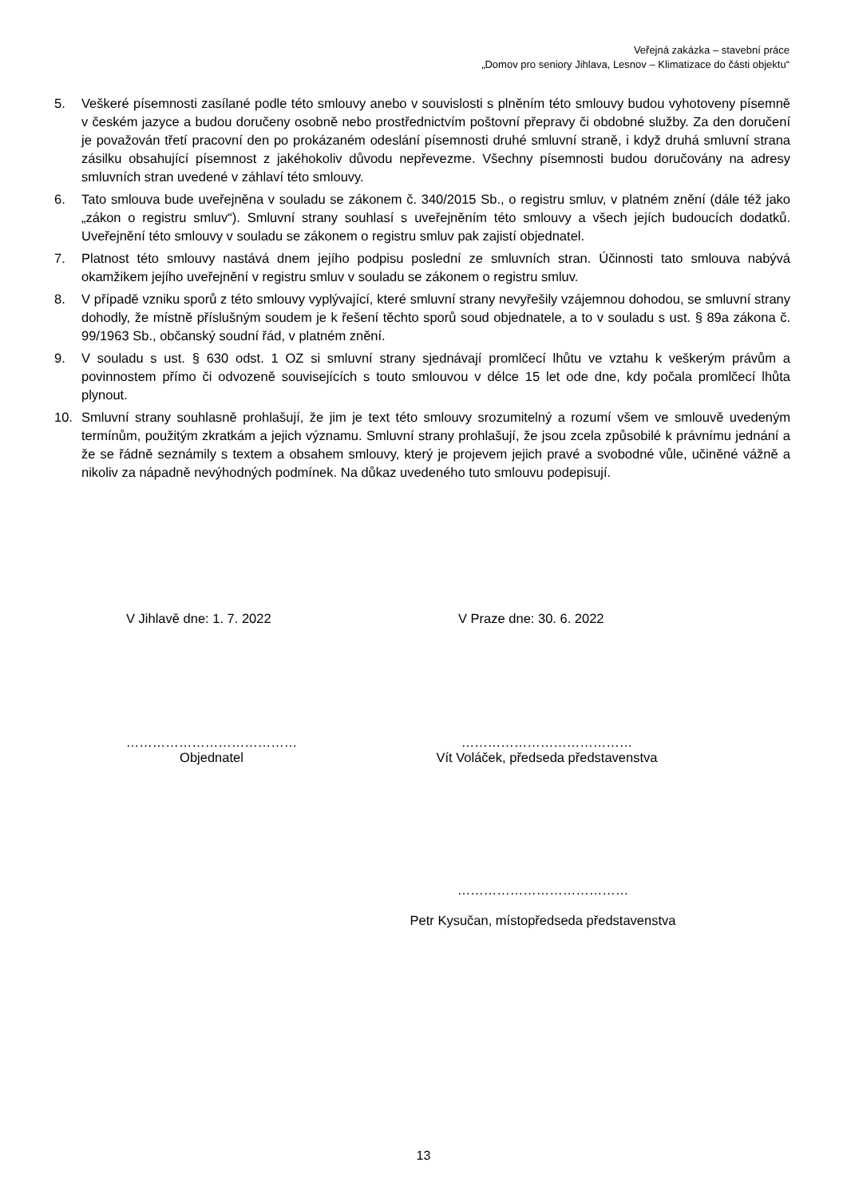Veřejná zakázka – stavební práce
„Domov pro seniory Jihlava, Lesnov – Klimatizace do části objektu“
5. Veškeré písemnosti zasílané podle této smlouvy anebo v souvislosti s plněním této smlouvy budou vyhotoveny písemně v českém jazyce a budou doručeny osobně nebo prostřednictvím poštovní přepravy či obdobné služby. Za den doručení je považován třetí pracovní den po prokázaném odeslání písemnosti druhé smluvní straně, i když druhá smluvní strana zásilku obsahující písemnost z jakéhokoliv důvodu nepřevezme. Všechny písemnosti budou doručovány na adresy smluvních stran uvedené v záhlaví této smlouvy.
6. Tato smlouva bude uveřejněna v souladu se zákonem č. 340/2015 Sb., o registru smluv, v platném znění (dále též jako „zákon o registru smluv“). Smluvní strany souhlasí s uveřejněním této smlouvy a všech jejích budoucích dodatků. Uveřejnění této smlouvy v souladu se zákonem o registru smluv pak zajistí objednatel.
7. Platnost této smlouvy nastává dnem jejího podpisu poslední ze smluvních stran. Účinnosti tato smlouva nabývá okamžikem jejího uveřejnění v registru smluv v souladu se zákonem o registru smluv.
8. V případě vzniku sporů z této smlouvy vyplývající, které smluvní strany nevyřešily vzájemnou dohodou, se smluvní strany dohodly, že místně příslušným soudem je k řešení těchto sporů soud objednatele, a to v souladu s ust. § 89a zákona č. 99/1963 Sb., občanský soudní řád, v platném znění.
9. V souladu s ust. § 630 odst. 1 OZ si smluvní strany sjednávají promlčecí lhůtu ve vztahu k veškerým právům a povinnostem přímo či odvozeně souvisejících s touto smlouvou v délce 15 let ode dne, kdy počala promlčecí lhůta plynout.
10. Smluvní strany souhlasně prohlašují, že jim je text této smlouvy srozumitelný a rozumí všem ve smlouvě uvedeným termínům, použitým zkratkám a jejich významu. Smluvní strany prohlašují, že jsou zcela způsobilé k právnímu jednání a že se řádně seznámily s textem a obsahem smlouvy, který je projevem jejich pravé a svobodné vůle, učiněné vážně a nikoliv za nápadně nevýhodných podmínek. Na důkaz uvedeného tuto smlouvu podepisují.
V Jihlavě dne: 1. 7. 2022 V Praze dne: 30. 6. 2022
…………………………………
Objednatel
…………………………………
Vít Voláček, předseda představenstva
…………………………………
Petr Kysučan, místopředseda představenstva
13